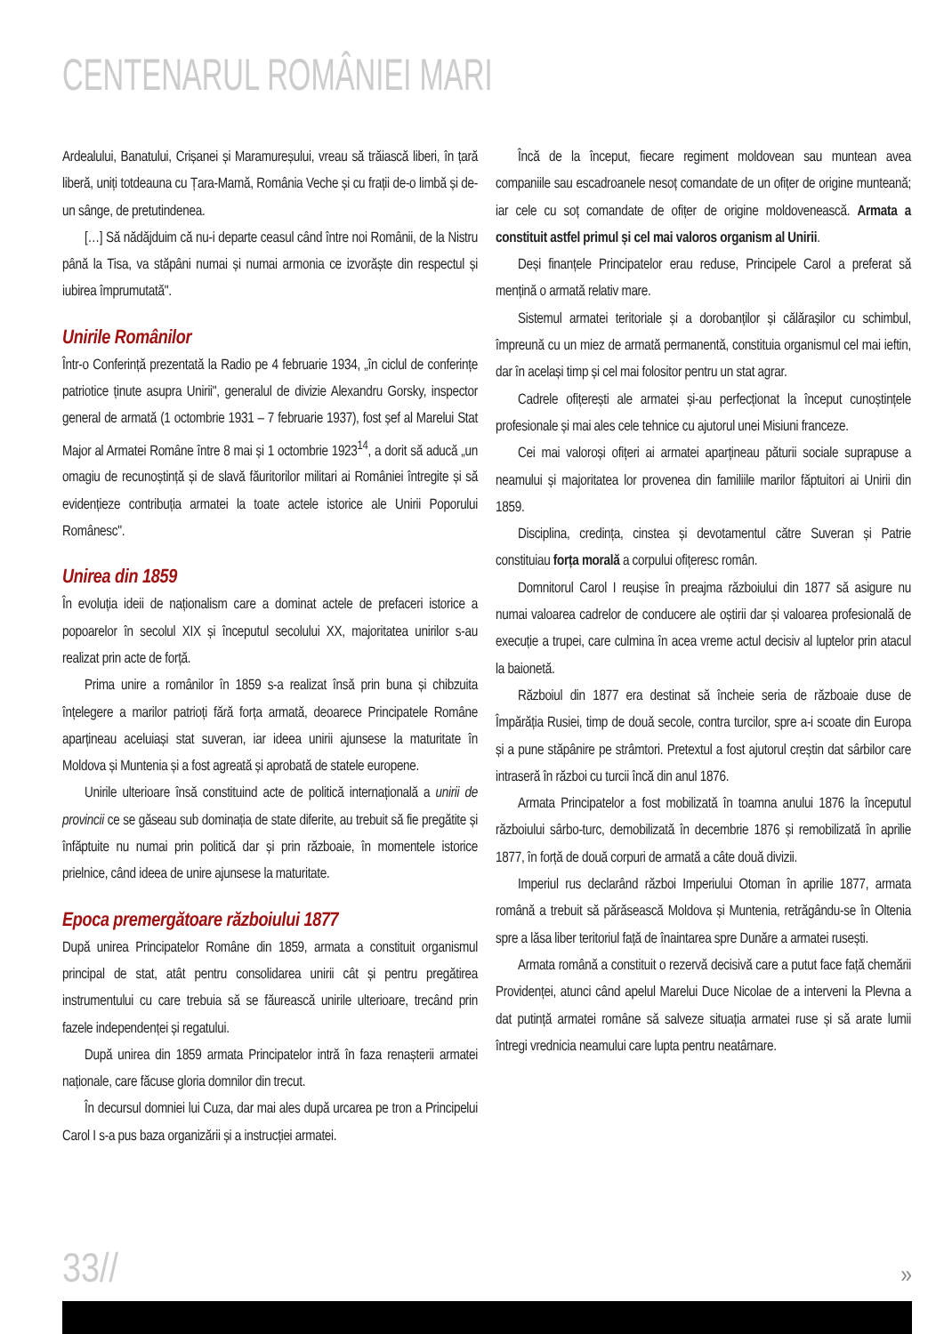CENTENARUL ROMÂNIEI MARI
Ardealului, Banatului, Crișanei și Maramureșului, vreau să trăiască liberi, în țară liberă, uniți totdeauna cu Țara-Mamă, România Veche și cu frații de-o limbă și de-un sânge, de pretutindenea.
[…] Să nădăjduim că nu-i departe ceasul când între noi Românii, de la Nistru până la Tisa, va stăpâni numai și numai armonia ce izvorăște din respectul și iubirea împrumutată".
Unirile Românilor
Într-o Conferință prezentată la Radio pe 4 februarie 1934, „în ciclul de conferințe patriotice ținute asupra Unirii", generalul de divizie Alexandru Gorsky, inspector general de armată (1 octombrie 1931 – 7 februarie 1937), fost șef al Marelui Stat Major al Armatei Române între 8 mai și 1 octombrie 1923<sup>14</sup>, a dorit să aducă „un omagiu de recunoștință și de slavă făuritorilor militari ai României întregite și să evidențieze contribuția armatei la toate actele istorice ale Unirii Poporului Românesc".
Unirea din 1859
În evoluția ideii de naționalism care a dominat actele de prefaceri istorice a popoarelor în secolul XIX și începutul secolului XX, majoritatea unirilor s-au realizat prin acte de forță.
Prima unire a românilor în 1859 s-a realizat însă prin buna și chibzuita înțelegere a marilor patrioți fără forța armată, deoarece Principatele Române aparțineau aceluiași stat suveran, iar ideea unirii ajunsese la maturitate în Moldova și Muntenia și a fost agreată și aprobată de statele europene.
Unirile ulterioare însă constituind acte de politică internațională a unirii de provincii ce se găseau sub dominația de state diferite, au trebuit să fie pregătite și înfăptuite nu numai prin politică dar și prin războaie, în momentele istorice prielnice, când ideea de unire ajunsese la maturitate.
Epoca premergătoare războiului 1877
După unirea Principatelor Române din 1859, armata a constituit organismul principal de stat, atât pentru consolidarea unirii cât și pentru pregătirea instrumentului cu care trebuia să se făurească unirile ulterioare, trecând prin fazele independenței și regatului.
După unirea din 1859 armata Principatelor intră în faza renașterii armatei naționale, care făcuse gloria domnilor din trecut.
În decursul domniei lui Cuza, dar mai ales după urcarea pe tron a Principelui Carol I s-a pus baza organizării și a instrucției armatei.
Încă de la început, fiecare regiment moldovean sau muntean avea companiile sau escadroanele nesoț comandate de un ofițer de origine munteană; iar cele cu soț comandate de ofițer de origine moldovenească. Armata a constituit astfel primul și cel mai valoros organism al Unirii.
Deși finanțele Principatelor erau reduse, Principele Carol a preferat să mențină o armată relativ mare.
Sistemul armatei teritoriale și a dorobanților și călărașilor cu schimbul, împreună cu un miez de armată permanentă, constituia organismul cel mai ieftin, dar în același timp și cel mai folositor pentru un stat agrar.
Cadrele ofițerești ale armatei și-au perfecționat la început cunoștințele profesionale și mai ales cele tehnice cu ajutorul unei Misiuni franceze.
Cei mai valoroși ofițeri ai armatei aparțineau păturii sociale suprapuse a neamului și majoritatea lor provenea din familiile marilor făptuitori ai Unirii din 1859.
Disciplina, credința, cinstea și devotamentul către Suveran și Patrie constituiau forța morală a corpului ofițeresc român.
Domnitorul Carol I reușise în preajma războiului din 1877 să asigure nu numai valoarea cadrelor de conducere ale oștirii dar și valoarea profesională de execuție a trupei, care culmina în acea vreme actul decisiv al luptelor prin atacul la baionetă.
Războiul din 1877 era destinat să încheie seria de războaie duse de Împărăția Rusiei, timp de două secole, contra turcilor, spre a-i scoate din Europa și a pune stăpânire pe strâmtori. Pretextul a fost ajutorul creștin dat sârbilor care intraseră în război cu turcii încă din anul 1876.
Armata Principatelor a fost mobilizată în toamna anului 1876 la începutul războiului sârbo-turc, demobilizată în decembrie 1876 și remobilizată în aprilie 1877, în forță de două corpuri de armată a câte două divizii.
Imperiul rus declarând război Imperiului Otoman în aprilie 1877, armata română a trebuit să părăsească Moldova și Muntenia, retrăgându-se în Oltenia spre a lăsa liber teritoriul față de înaintarea spre Dunăre a armatei rusești.
Armata română a constituit o rezervă decisivă care a putut face față chemării Providenței, atunci când apelul Marelui Duce Nicolae de a interveni la Plevna a dat putință armatei române să salveze situația armatei ruse și să arate lumii întregi vrednicia neamului care lupta pentru neatârnare.
33// »